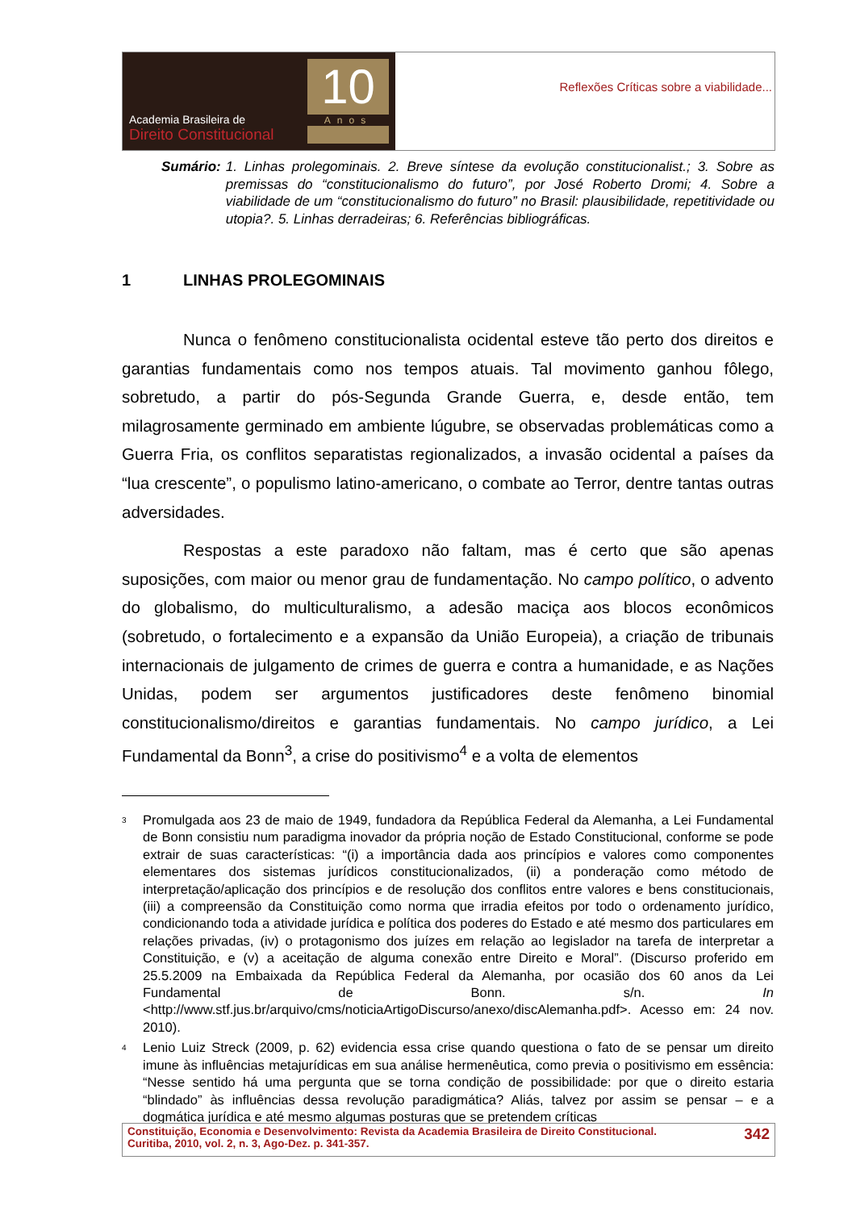Academia Brasileira de
Direito Constitucional
10
Anos
Reflexões Críticas sobre a viabilidade...
Sumário: 1. Linhas prolegominais. 2. Breve síntese da evolução constitucionalist.; 3. Sobre as premissas do “constitucionalismo do futuro”, por José Roberto Dromi; 4. Sobre a viabilidade de um “constitucionalismo do futuro” no Brasil: plausibilidade, repetitividade ou utopia?. 5. Linhas derradeiras; 6. Referências bibliográficas.
1 LINHAS PROLEGOMINAIS
Nunca o fenômeno constitucionalista ocidental esteve tão perto dos direitos e garantias fundamentais como nos tempos atuais. Tal movimento ganhou fôlego, sobretudo, a partir do pós-Segunda Grande Guerra, e, desde então, tem milagrosamente germinado em ambiente lúgubre, se observadas problemáticas como a Guerra Fria, os conflitos separatistas regionalizados, a invasão ocidental a países da “lua crescente”, o populismo latino-americano, o combate ao Terror, dentre tantas outras adversidades.
Respostas a este paradoxo não faltam, mas é certo que são apenas suposições, com maior ou menor grau de fundamentação. No campo político, o advento do globalismo, do multiculturalismo, a adesão maciça aos blocos econômicos (sobretudo, o fortalecimento e a expansão da União Europeia), a criação de tribunais internacionais de julgamento de crimes de guerra e contra a humanidade, e as Nações Unidas, podem ser argumentos justificadores deste fenômeno binomial constitucionalismo/direitos e garantias fundamentais. No campo jurídico, a Lei Fundamental da Bonn<sup>3</sup>, a crise do positivismo<sup>4</sup> e a volta de elementos
<sup>3</sup> Promulgada aos 23 de maio de 1949, fundadora da República Federal da Alemanha, a Lei Fundamental de Bonn consistiu num paradigma inovador da própria noção de Estado Constitucional, conforme se pode extrair de suas características: “(i) a importância dada aos princípios e valores como componentes elementares dos sistemas jurídicos constitucionalizados, (ii) a ponderação como método de interpretação/aplicação dos princípios e de resolução dos conflitos entre valores e bens constitucionais, (iii) a compreensão da Constituição como norma que irradia efeitos por todo o ordenamento jurídico, condicionando toda a atividade jurídica e política dos poderes do Estado e até mesmo dos particulares em relações privadas, (iv) o protagonismo dos juízes em relação ao legislador na tarefa de interpretar a Constituição, e (v) a aceitação de alguma conexão entre Direito e Moral”. (Discurso proferido em 25.5.2009 na Embaixada da República Federal da Alemanha, por ocasião dos 60 anos da Lei Fundamental de Bonn. s/n. In <http://www.stf.jus.br/arquivo/cms/noticiaArtigoDiscurso/anexo/discAlemanha.pdf>. Acesso em: 24 nov. 2010).
<sup>4</sup> Lenio Luiz Streck (2009, p. 62) evidencia essa crise quando questiona o fato de se pensar um direito imune às influências metajurídicas em sua análise hermenêutica, como previa o positivismo em essência: “Nesse sentido há uma pergunta que se torna condição de possibilidade: por que o direito estaria “blindado” às influências dessa revolução paradigmática? Aliás, talvez por assim se pensar – e a dogmática jurídica e até mesmo algumas posturas que se pretendem críticas
Constituição, Economia e Desenvolvimento: Revista da Academia Brasileira de Direito Constitucional.
Curitiba, 2010, vol. 2, n. 3, Ago-Dez. p. 341-357. 342